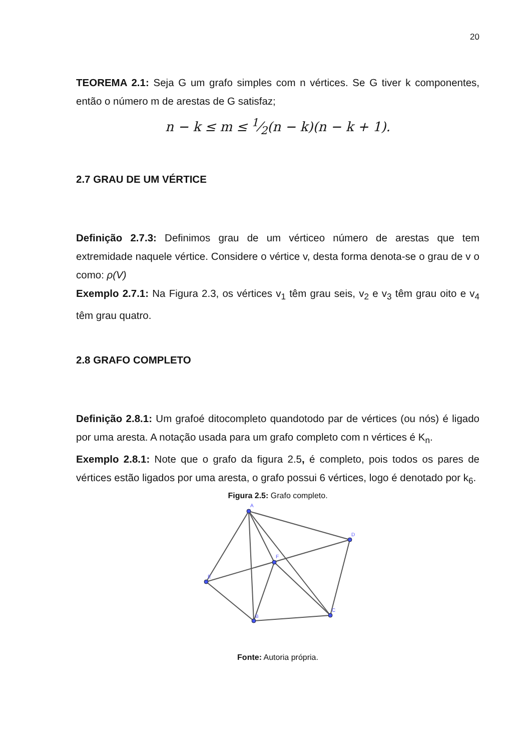20
TEOREMA 2.1: Seja G um grafo simples com n vértices. Se G tiver k componentes, então o número m de arestas de G satisfaz;
n − k ≤ m ≤ 1⁄2(n − k)(n − k + 1).
2.7 GRAU DE UM VÉRTICE
Definição 2.7.3: Definimos grau de um vérticeo número de arestas que tem extremidade naquele vértice. Considere o vértice v, desta forma denota-se o grau de v o como: ρ(V)
Exemplo 2.7.1: Na Figura 2.3, os vértices v<sub>1</sub> têm grau seis, v<sub>2</sub> e v<sub>3</sub> têm grau oito e v<sub>4</sub> têm grau quatro.
2.8 GRAFO COMPLETO
Definição 2.8.1: Um grafoé ditocompleto quandotodo par de vértices (ou nós) é ligado por uma aresta. A notação usada para um grafo completo com n vértices é K<sub>n</sub>.
Exemplo 2.8.1: Note que o grafo da figura 2.5, é completo, pois todos os pares de vértices estão ligados por uma aresta, o grafo possui 6 vértices, logo é denotado por k<sub>6</sub>.
Figura 2.5: Grafo completo.
A
D
F
E
B
C
Fonte: Autoria própria.